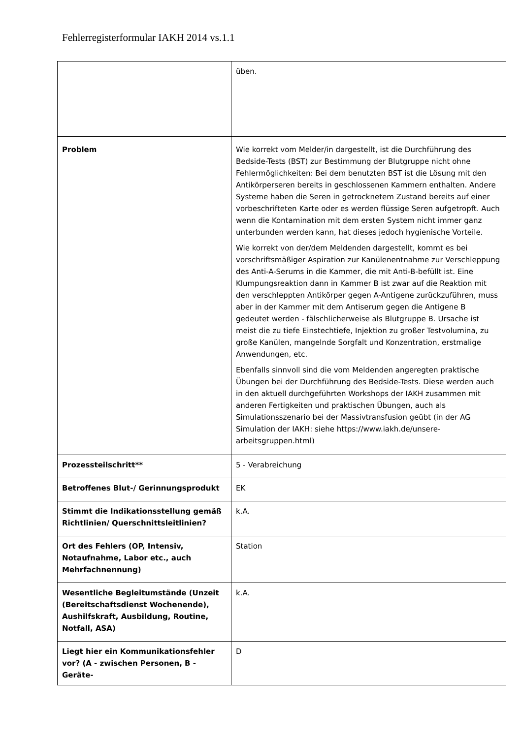Fehlerregisterformular IAKH 2014 vs.1.1
| | üben. |
| Problem | Wie korrekt vom Melder/in dargestellt, ist die Durchführung des Bedside-Tests (BST) zur Bestimmung der Blutgruppe nicht ohne Fehlermöglichkeiten: Bei dem benutzten BST ist die Lösung mit den Antikörperseren bereits in geschlossenen Kammern enthalten. Andere Systeme haben die Seren in getrocknetem Zustand bereits auf einer vorbeschrifteten Karte oder es werden flüssige Seren aufgetropft. Auch wenn die Kontamination mit dem ersten System nicht immer ganz unterbunden werden kann, hat dieses jedoch hygienische Vorteile. Wie korrekt von der/dem Meldenden dargestellt, kommt es bei vorschriftsmäßiger Aspiration zur Kanülenentnahme zur Verschleppung des Anti-A-Serums in die Kammer, die mit Anti-B-befüllt ist. Eine Klumpungsreaktion dann in Kammer B ist zwar auf die Reaktion mit den verschleppten Antikörper gegen A-Antigene zurückzuführen, muss aber in der Kammer mit dem Antiserum gegen die Antigene B gedeutet werden - fälschlicherweise als Blutgruppe B. Ursache ist meist die zu tiefe Einstechtiefe, Injektion zu großer Testvolumina, zu große Kanülen, mangelnde Sorgfalt und Konzentration, erstmalige Anwendungen, etc. Ebenfalls sinnvoll sind die vom Meldenden angeregten praktische Übungen bei der Durchführung des Bedside-Tests. Diese werden auch in den aktuell durchgeführten Workshops der IAKH zusammen mit anderen Fertigkeiten und praktischen Übungen, auch als Simulationsszenario bei der Massivtransfusion geübt (in der AG Simulation der IAKH: siehe https://www.iakh.de/unsere-arbeitsgruppen.html) |
| Prozessteilschritt** | 5 - Verabreichung |
| Betroffenes Blut-/ Gerinnungsprodukt | EK |
| Stimmt die Indikationsstellung gemäß Richtlinien/ Querschnittsleitlinien? | k.A. |
| Ort des Fehlers (OP, Intensiv, Notaufnahme, Labor etc., auch Mehrfachnennung) | Station |
| Wesentliche Begleitumstände (Unzeit (Bereitschaftsdienst Wochenende), Aushilfskraft, Ausbildung, Routine, Notfall, ASA) | k.A. |
| Liegt hier ein Kommunikationsfehler vor? (A - zwischen Personen, B - Geräte- | D |